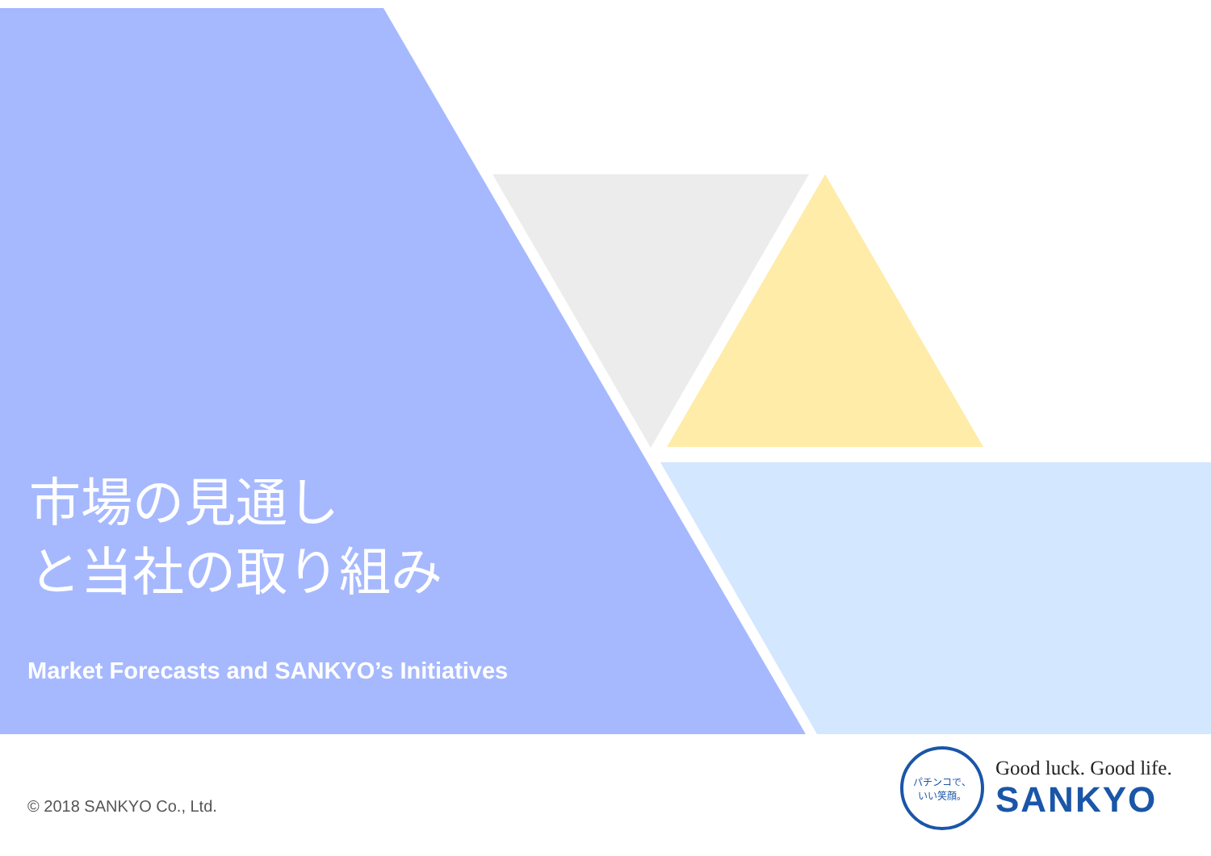市場の見通し
と当社の取り組み
Market Forecasts and SANKYO’s Initiatives
© 2018 SANKYO Co., Ltd.
パチンコで、
いい笑顔。
Good luck. Good life.
SANKYO